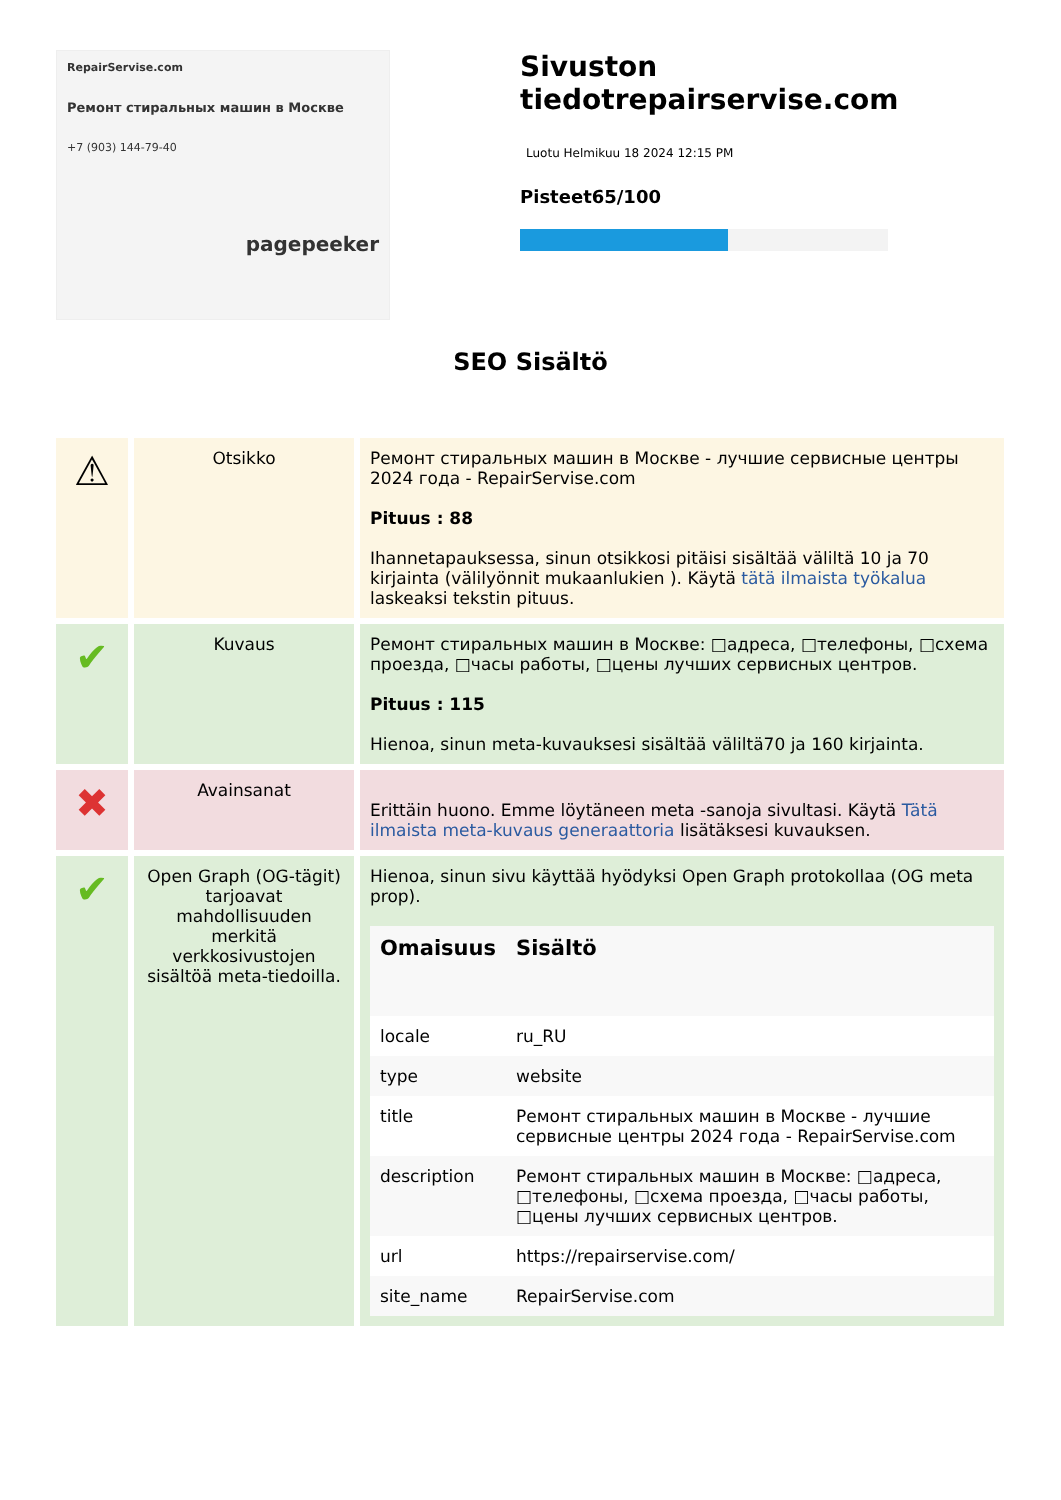RepairServise.com
Ремонт стиральных машин в Москве
+7 (903) 144-79-40
pagepeeker
Sivuston tiedotrepairservise.com
Luotu Helmikuu 18 2024 12:15 PM
Pisteet65/100
SEO Sisältö
| ⚠ | Otsikko | Ремонт стиральных машин в Москве - лучшие сервисные центры 2024 года - RepairServise.com Pituus : 88 Ihannetapauksessa, sinun otsikkosi pitäisi sisältää väliltä 10 ja 70 kirjainta (välilyönnit mukaanlukien ). Käytä tätä ilmaista työkalua laskeaksi tekstin pituus. |
| ✔ | Kuvaus | Ремонт стиральных машин в Москве: □адреса, □телефоны, □схема проезда, □часы работы, □цены лучших сервисных центров. Pituus : 115 Hienoa, sinun meta-kuvauksesi sisältää väliltä70 ja 160 kirjainta. |
| ✖ | Avainsanat | Erittäin huono. Emme löytäneen meta -sanoja sivultasi. Käytä Tätä ilmaista meta-kuvaus generaattoria lisätäksesi kuvauksen. |
| ✔ | Open Graph (OG-tägit) tarjoavat mahdollisuuden merkitä verkkosivustojen sisältöä meta-tiedoilla. | Hienoa, sinun sivu käyttää hyödyksi Open Graph protokollaa (OG meta prop). / Omaisuus / Sisältö / / --- / --- / / locale / ru_RU / / type / website / / title / Ремонт стиральных машин в Москве - лучшие сервисные центры 2024 года - RepairServise.com / / description / Ремонт стиральных машин в Москве: □адреса, □телефоны, □схема проезда, □часы работы, □цены лучших сервисных центров. / / url / https://repairservise.com/ / / site_name / RepairServise.com / |